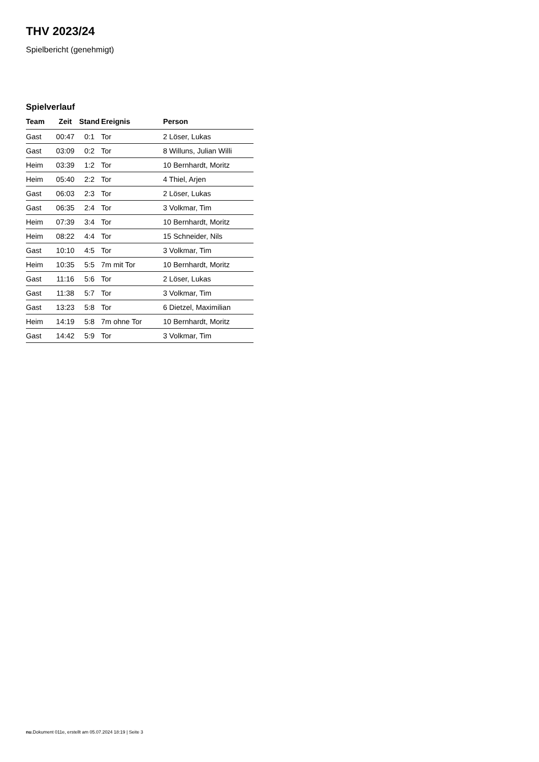THV 2023/24
Spielbericht (genehmigt)
Spielverlauf
| Team | Zeit | Stand | Ereignis | Person |
| --- | --- | --- | --- | --- |
| Gast | 00:47 | 0:1 | Tor | 2 Löser, Lukas |
| Gast | 03:09 | 0:2 | Tor | 8 Willuns, Julian Willi |
| Heim | 03:39 | 1:2 | Tor | 10 Bernhardt, Moritz |
| Heim | 05:40 | 2:2 | Tor | 4 Thiel, Arjen |
| Gast | 06:03 | 2:3 | Tor | 2 Löser, Lukas |
| Gast | 06:35 | 2:4 | Tor | 3 Volkmar, Tim |
| Heim | 07:39 | 3:4 | Tor | 10 Bernhardt, Moritz |
| Heim | 08:22 | 4:4 | Tor | 15 Schneider, Nils |
| Gast | 10:10 | 4:5 | Tor | 3 Volkmar, Tim |
| Heim | 10:35 | 5:5 | 7m mit Tor | 10 Bernhardt, Moritz |
| Gast | 11:16 | 5:6 | Tor | 2 Löser, Lukas |
| Gast | 11:38 | 5:7 | Tor | 3 Volkmar, Tim |
| Gast | 13:23 | 5:8 | Tor | 6 Dietzel, Maximilian |
| Heim | 14:19 | 5:8 | 7m ohne Tor | 10 Bernhardt, Moritz |
| Gast | 14:42 | 5:9 | Tor | 3 Volkmar, Tim |
nu.Dokument 011e, erstellt am 05.07.2024 18:19 | Seite 3